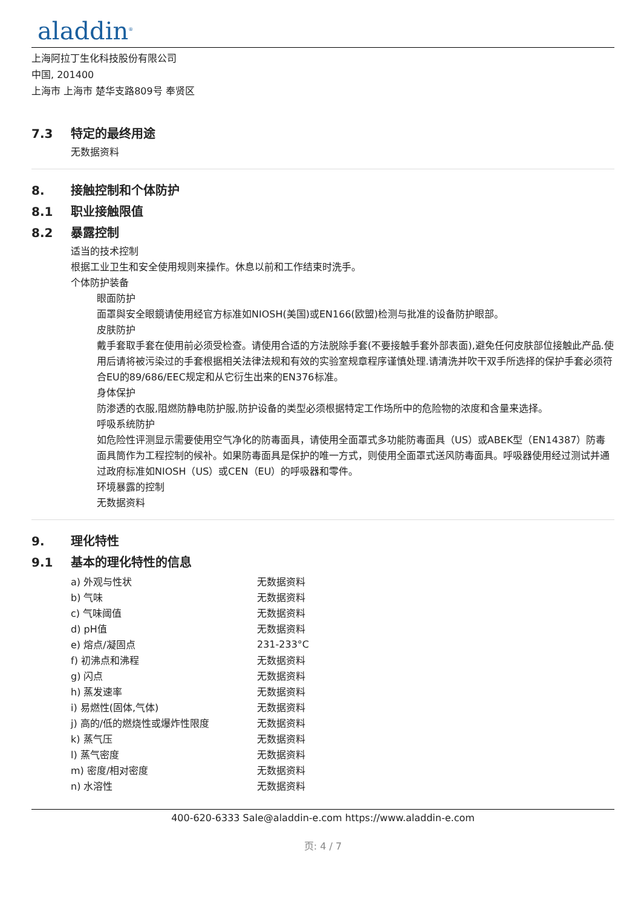aladdin<sup>®</sup>
上海阿拉丁生化科技股份有限公司
中国, 201400
上海市 上海市 楚华支路809号 奉贤区
7.3 特定的最终用途
无数据资料
8. 接触控制和个体防护
8.1 职业接触限值
8.2 暴露控制
适当的技术控制
根据工业卫生和安全使用规则来操作。休息以前和工作结束时洗手。
个体防护装备
眼面防护
面罩與安全眼鏡请使用经官方标准如NIOSH(美国)或EN166(欧盟)检测与批准的设备防护眼部。
皮肤防护
戴手套取手套在使用前必须受检查。请使用合适的方法脱除手套(不要接触手套外部表面),避免任何皮肤部位接触此产品.使用后请将被污染过的手套根据相关法律法规和有效的实验室规章程序谨慎处理.请清洗并吹干双手所选择的保护手套必须符合EU的89/686/EEC规定和从它衍生出来的EN376标准。
身体保护
防渗透的衣服,阻燃防静电防护服,防护设备的类型必须根据特定工作场所中的危险物的浓度和含量来选择。
呼吸系统防护
如危险性评测显示需要使用空气净化的防毒面具，请使用全面罩式多功能防毒面具（US）或ABEK型（EN14387）防毒面具筒作为工程控制的候补。如果防毒面具是保护的唯一方式，则使用全面罩式送风防毒面具。呼吸器使用经过测试并通过政府标准如NIOSH（US）或CEN（EU）的呼吸器和零件。
环境暴露的控制
无数据资料
9. 理化特性
9.1 基本的理化特性的信息
| a) 外观与性状 | 无数据资料 |
| b) 气味 | 无数据资料 |
| c) 气味阈值 | 无数据资料 |
| d) pH值 | 无数据资料 |
| e) 熔点/凝固点 | 231-233°C |
| f) 初沸点和沸程 | 无数据资料 |
| g) 闪点 | 无数据资料 |
| h) 蒸发速率 | 无数据资料 |
| i) 易燃性(固体,气体) | 无数据资料 |
| j) 高的/低的燃烧性或爆炸性限度 | 无数据资料 |
| k) 蒸气压 | 无数据资料 |
| l) 蒸气密度 | 无数据资料 |
| m) 密度/相对密度 | 无数据资料 |
| n) 水溶性 | 无数据资料 |
400-620-6333 Sale@aladdin-e.com https://www.aladdin-e.com
页: 4 / 7